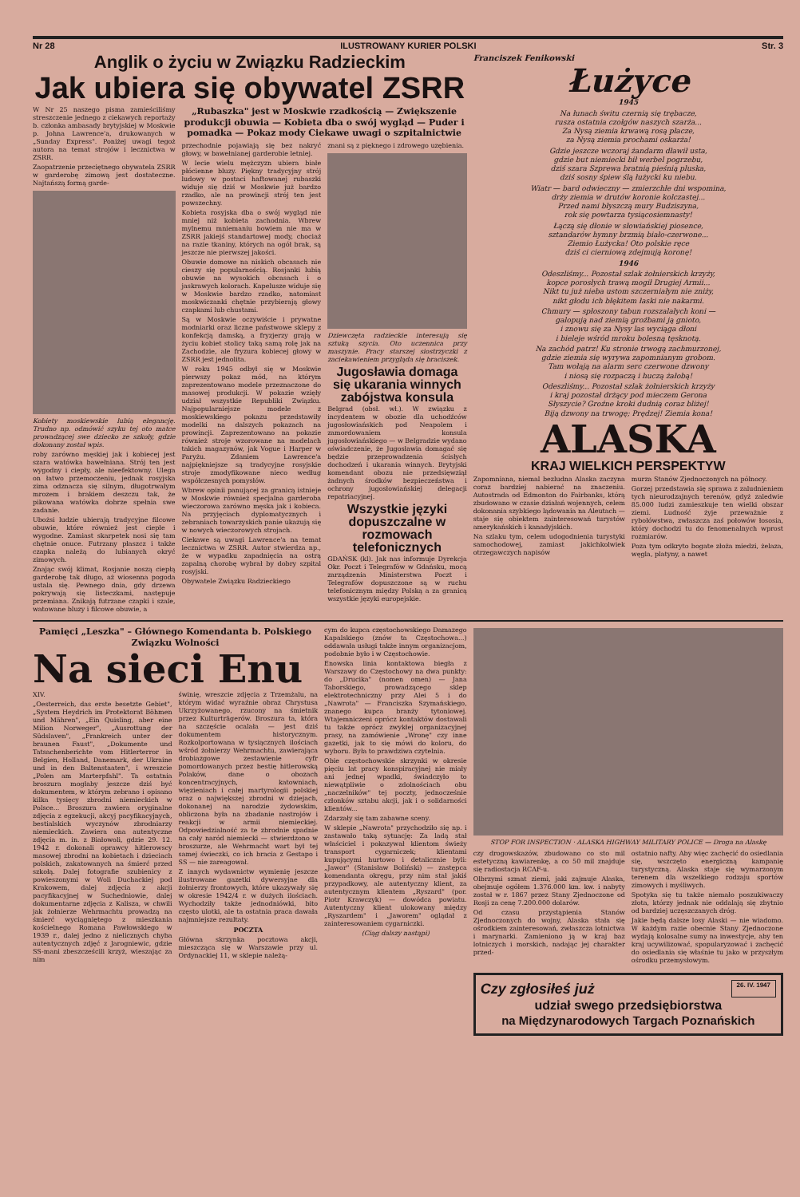Nr 28 ILUSTROWANY KURIER POLSKI Str. 3
Anglik o życiu w Związku Radzieckim
Jak ubiera się obywatel ZSRR
W Nr 25 naszego pisma zamieściliśmy streszczenie jednego z ciekawych reportaży b. członka ambasady brytyjskiej w Moskwie p. Johna Lawrence'a, drukowanych w „Sunday Express". Poniżej uwagi tegoż autora na temat strojów i lecznictwa w ZSRR.
Zaopatrzenie przeciętnego obywatela ZSRR w garderobę zimową jest dostateczne. Najtańszą formą garde-
Kobiety moskiewskie lubią elegancję. Trudno np. odmówić szyku tej oto matce prowadzącej swe dziecko ze szkoły, gdzie dokonany został wpis.
roby zarówno męskiej jak i kobiecej jest szara watówka bawełniana. Strój ten jest wygodny i ciepły, ale nieefektowny. Ulega on łatwo przemoczeniu, jednak rosyjska zima odznacza się silnym, długotrwałym mrozem i brakiem deszczu tak, że pikowana watówka dobrze spełnia swe zadanie.
Ubożsi ludzie ubierają tradycyjne filcowe obuwie, które również jest ciepłe i wygodne. Zamiast skarpetek nosi się tam chętnie onuce. Futrzany płaszcz i także czapka należą do lubianych okryć zimowych.
Znając swój klimat, Rosjanie noszą ciepłą garderobę tak długo, aż wiosenna pogoda ustala się. Pewnego dnia, gdy drzewa pokrywają się listeczkami, następuje przemiana. Znikają futrzane czapki i szale, watowane bluzy i filcowe obuwie, a
„Rubaszka" jest w Moskwie rzadkością — Zwiększenie produkcji obuwia — Kobieta dba o swój wygląd — Puder i pomadka — Pokaz mody Ciekawe uwagi o szpitalnictwie
przechodnie pojawiają się bez nakryć głowy, w bawełnianej garderobie letniej.
W lecie wielu mężczyzn ubiera białe płócienne bluzy. Piękny tradycyjny strój ludowy w postaci haftowanej rubaszki widuje się dziś w Moskwie już bardzo rzadko, ale na prowincji strój ten jest powszechny.
Kobieta rosyjska dba o swój wygląd nie mniej niż kobieta zachodnia. Wbrew mylnemu mniemaniu bowiem nie ma w ZSRR jakiejś standartowej mody, chociaż na razie tkaniny, których na ogół brak, są jeszcze nie pierwszej jakości.
Obuwie domowe na niskich obcasach nie cieszy się popularnością. Rosjanki lubią obuwie na wysokich obcasach i o jaskrawych kolorach. Kapelusze widuje się w Moskwie bardzo rzadko, natomiast moskwiczanki chętnie przybierają głowy czapkami lub chustami.
Są w Moskwie oczywiście i prywatne modniarki oraz liczne państwowe sklepy z konfekcją damską, a fryzjerzy grają w życiu kobiet stolicy taką samą rolę jak na Zachodzie, ale fryzura kobiecej głowy w ZSRR jest jednolita.
W roku 1945 odbył się w Moskwie pierwszy pokaz mód, na którym zaprezentowano modele przeznaczone do masowej produkcji. W pokazie wzięły udział wszystkie Republiki Związku. Najpopularniejsze modele z moskiewskiego pokazu przedstawiły modelki na dalszych pokazach na prowincji. Zaprezentowano na pokazie również stroje wzorowane na modelach takich magazynów, jak Vogue i Harper w Paryżu. Zdaniem Lawrence'a najpiękniejsze są tradycyjne rosyjskie stroje zmodyfikowane nieco według współczesnych pomysłów.
Wbrew opinii panującej za granicą istnieje w Moskwie również specjalna garderoba wieczorowa zarówno męska jak i kobieca. Na przyjęciach dyplomatycznych i zebraniach towarzyskich panie ukazują się w nowych wieczorowych strojach.
Ciekawe są uwagi Lawrence'a na temat lecznictwa w ZSRR. Autor stwierdza np., że w wypadku zapadnięcia na ostrą zapalną chorobę wybrał by dobry szpital rosyjski.
Obywatele Związku Radzieckiego
znani są z pięknego i zdrowego uzębienia.
Dziewczęta radzieckie interesują się sztuką szycia. Oto uczennica przy maszynie. Pracy starszej siostrzyczki z zaciekawieniem przygląda się braciszek.
Jugosławia domaga się ukarania winnych zabójstwa konsula
Belgrad (obsł. wł.). W związku z incydentem w obozie dla uchodźców jugosłowiańskich pod Neapolem i zamordowaniem konsula jugosłowiańskiego — w Belgradzie wydano oświadczenie, że Jugosławia domagać się będzie przeprowadzenia ścisłych dochodzeń i ukarania winnych. Brytyjski komendant obozu nie przedsięwziął żadnych środków bezpieczeństwa i ochrony jugosłowiańskiej delegacji repatriacyjnej.
Wszystkie języki dopuszczalne w rozmowach telefonicznych
GDAŃSK (kl). Jak nas informuje Dyrekcja Okr. Poczt i Telegrafów w Gdańsku, mocą zarządzenia Ministerstwa Poczt i Telegrafów dopuszczone są w ruchu telefonicznym między Polską a za granicą wszystkie języki europejskie.
Franciszek Fenikowski
Łużyce
1945
Na łunach świtu czernią się trębacze,
rusza ostatnia czołgów naszych szarża...
Za Nysą ziemia krwawą rosą płacze,
za Nysą ziemia prochami oskarża!
Gdzie jeszcze wczoraj żandarm dławił usta,
gdzie but niemiecki bił werbel pogrzebu,
dziś szara Szprewa bratnią pieśnią pluska,
dziś sosny śpiew ślą łużycki ku niebu.
Wiatr — bard odwieczny — zmierzchłe dni wspomina,
drży ziemia w drutów koronie kolczastej...
Przed nami błyszczą mury Budziszyna,
rok się powtarza tysiącosiemnasty!
Łączą się dłonie w słowiańskiej piosence,
sztandarów hymny brzmią biało-czerwone...
Ziemio Łużycka! Oto polskie ręce
dziś ci cierniową zdejmują koronę!
1946
Odeszliśmy... Pozostał szlak żołnierskich krzyży,
kopce porosłych trawą mogił Drugiej Armii...
Nikt tu już nieba ustom szczerniałym nie zniży,
nikt głodu ich błękitem łaski nie nakarmi.
Chmury — spłoszony tabun rozszalałych koni —
galopują nad ziemią groźbami ją gnioto,
i znowu się za Nysy las wyciąga dłoni
i bieleje wśród mroku bolesną tęsknotą.
Na zachód patrz! Ku stronie trwogą zachmurzonej,
gdzie ziemia się wyrywa zapomnianym grobom.
Tam wołają na alarm serc czerwone dzwony
i niosą się rozpaczą i huczą żałobą!
Odeszliśmy... Pozostał szlak żołnierskich krzyży
i kraj pozostał drżący pod mieczem Gerona
Słyszycie? Groźne kroki dudnią coraz bliżej!
Biją dzwony na trwogę; Prędzej! Ziemia kona!
ALASKA
KRAJ WIELKICH PERSPEKTYW
Zapomniana, niemal bezludna Alaska zaczyna coraz bardziej nabierać na znaczeniu. Autostrada od Edmonton do Fairbanks, którą zbudowano w czasie działań wojennych, celem dokonania szybkiego lądowania na Aleutach — staje się obiektem zainteresowań turystów amerykańskich i kanadyjskich.
Na szlaku tym, celem udogodnienia turystyki samochodowej, zamiast jakichkolwiek otrzegawczych napisów
murza Stanów Zjednoczonych na północy.
Gorzej przedstawia się sprawa z zaludnieniem tych nieurodzajnych terenów, gdyż zaledwie 85.000 ludzi zamieszkuje ten wielki obszar ziemi. Ludność żyje przeważnie z rybołówstwa, zwłaszcza zaś połowów łososia, który dochodzi tu do fenomenalnych wprost rozmiarów.
Poza tym odkryto bogate złoża miedzi, żelaza, węgla, platyny, a nawet
Pamięci „Leszka" – Głównego Komendanta b. Polskiego Związku Wolności
Na sieci Enu
XIV.
„Oesterreich, das erste besetzte Gebiet", „System Heydrich im Protektorat Böhmen und Mähren", „Ein Quisling, aber eine Milion Norweger", „Ausrottung der Südslaven", „Frankreich unter der braunen Faust", „Dokumente und Tatsachenberichte vom Hitlerterror in Belgien, Holland, Danemark, der Ukraine und in den Baltenstaaten", i wreszcie „Polen am Marterpfahl". Ta ostatnia broszura mogłaby jeszcze dziś być dokumentem, w którym zebrano i opisano kilka tysięcy zbrodni niemieckich w Polsce... Broszura zawiera oryginalne zdjęcia z egzekucji, akcyj pacyfikacyjnych, bestialskich wyczynów zbrodniarzy niemieckich. Zawiera ona autentyczne zdjęcia m. in. z Białowoli, gdzie 29. 12. 1942 r. dokonali oprawcy hitlerowscy masowej zbrodni na kobietach i dzieciach polskich, zakatowanych na śmierć przed szkołą. Dalej fotografie szubienicy z powieszonymi w Woli Duchackiej pod Krakowem, dalej zdjęcia z akcji pacyfikacyjnej w Suchedniowie, dalej dokumentarne zdjęcia z Kalisza, w chwili jak żołnierze Wehrmachtu prowadzą na śmierć wyciągniętego z mieszkania kościelnego Romana Pawłowskiego w 1939 r., dalej jedno z nielicznych chyba autentycznych zdjęć z Jarogniewic, gdzie SS-mani zbeszcześcili krzyż, wieszając za nim
świnię, wreszcie zdjęcia z Trzemżalu, na którym widać wyraźnie obraz Chrystusa Ukrzyżowanego, rzucony na śmietnik przez Kulturträgerów. Broszura ta, która na szczęście ocalała — jest dziś dokumentem historycznym. Rozkolportowana w tysiącznych ilościach wśród żołnierzy Wehrmachtu, zawierająca drobiazgowe zestawienie cyfr pomordowanych przez bestię hitlerowską Polaków, dane o obozach koncentracyjnych, katowniach, więzieniach i całej martyrologii polskiej oraz o największej zbrodni w dziejach, dokonanej na narodzie żydowskim, obliczona była na zbadanie nastrojów i reakcji w armii niemieckiej. Odpowiedzialność za te zbrodnie spadnie na cały naród niemiecki — stwierdzono w broszurze, ale Wehrmacht wart był tej samej świeczki, co ich bracia z Gestapo i SS — nie zareagował.
Z innych wydawnictw wymienię jeszcze ilustrowane gazetki dywersyjne dla żołnierzy frontowych, które ukazywały się w okresie 1942/4 r. w dużych ilościach. Wychodziły także jednodniówki, bito często ulotki, ale ta ostatnia praca dawała najmniejsze rezultaty.
POCZTA
Główna skrzynka pocztowa akcji, mieszcząca się w Warszawie przy ul. Ordynackiej 11, w sklepie należą-
cym do kupca częstochowskiego Damazego Kapalskiego (znów ta Częstochowa...) oddawała usługi także innym organizacjom, podobnie było i w Częstochowie.
Enowska linia kontaktowa biegła z Warszawy do Częstochowy na dwa punkty: do „Drucika" (nomen omen) — Jana Taborskiego, prowadzącego sklep elektrotechniczny przy Alei 5 i do „Nawrota" — Franciszka Szymańskiego, znanego kupca branży tytoniowej. Wtajemniczeni oprócz kontaktów dostawali tu także oprócz zwykłej organizacyjnej prasy, na zamówienie „Wronę" czy inne gazetki, jak to się mówi do koloru, do wyboru. Była to prawdziwa czytelnia.
Obie częstochowskie skrzynki w okresie pięciu lat pracy konspiracyjnej nie miały ani jednej wpadki, świadczyło to niewątpliwie o zdolnościach obu „naczelników" tej poczty, jednocześnie członków sztabu akcji, jak i o solidarności klientów...
Zdarzały się tam zabawne sceny.
W sklepie „Nawrota" przychodziło się np. i zastawało taką sytuację: Za ladą stał właściciel i pokazywał klientom świeży transport cygarniczek; klientami kupującymi hurtowo i detalicznie byli: „Jawor" (Stanisław Boliński) — zastępca komendanta okręgu, przy nim stał jakiś przypadkowy, ale autentyczny klient, za autentycznym klientem „Ryszard" (por. Piotr Krawczyk) — dowódca powiatu. Autentyczny klient ulokowany między „Ryszardem" i „Jaworem" oglądał z zainteresowaniem cygarniczki.
(Ciąg dalszy nastąpi)
STOP FOR INSPECTION · ALASKA HIGHWAY MILITARY POLICE — Droga na Alaskę
czy drogowskazów, zbudowano co sto mil estetyczną kawiarenkę, a co 50 mil znajduje się radiostacja RCAF-u.
Olbrzymi szmat ziemi, jaki zajmuje Alaska, obejmuje ogółem 1.376.000 km. kw. i nabyty został w r. 1867 przez Stany Zjednoczone od Rosji za cenę 7.200.000 dolarów.
Od czasu przystąpienia Stanów Zjednoczonych do wojny, Alaska stała się ośrodkiem zainteresowań, zwłaszcza lotnictwa i marynarki. Zamieniono ją w kraj baz lotniczych i morskich, nadając jej charakter przed-
ostatnio nafty. Aby więc zachęcić do osiedlania się, wszczęto energiczną kampanię turystyczną. Alaska staje się wymarzonym terenem dla wszelkiego rodzaju sportów zimowych i myśliwych.
Spotyka się tu także niemało poszukiwaczy złota, którzy jednak nie oddalają się zbytnio od bardziej uczęszczanych dróg.
Jakie będą dalsze losy Alaski — nie wiadomo. W każdym razie obecnie Stany Zjednoczone wydają kolosalne sumy na inwestycje, aby ten kraj ucywilizować, spopularyzować i zachęcić do osiedlania się właśnie tu jako w przyszłym ośrodku przemysłowym.
Czy zgłosiłeś już 26. IV. 1947
udział swego przedsiębiorstwa
na Międzynarodowych Targach Poznańskich